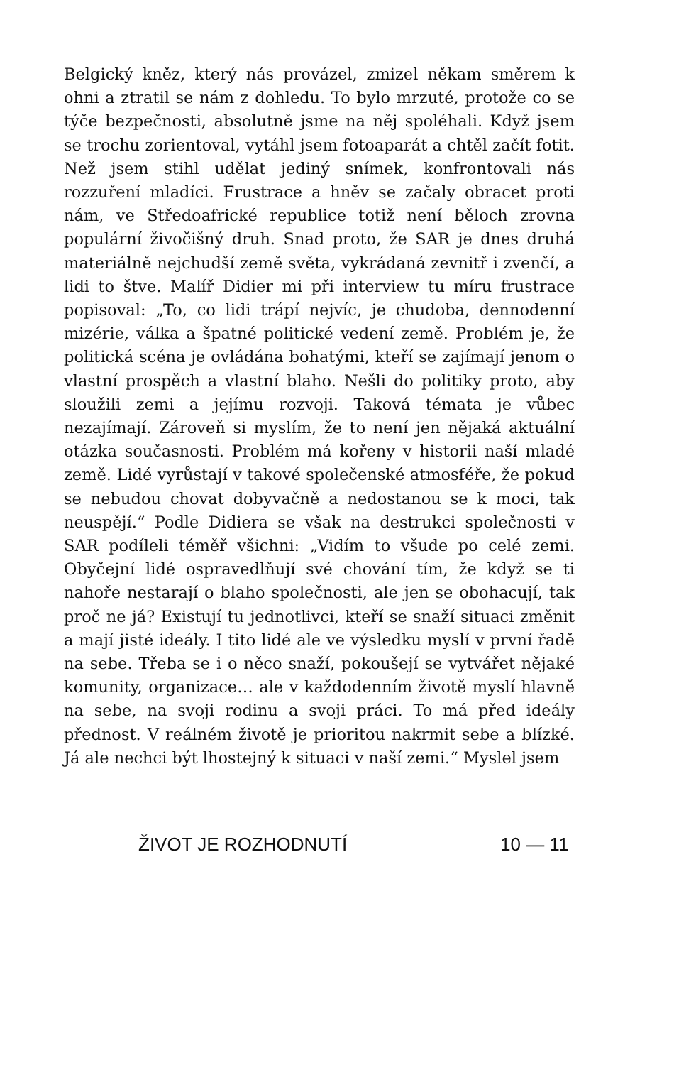Belgický kněz, který nás provázel, zmizel někam směrem k ohni a ztratil se nám z dohledu. To bylo mrzuté, protože co se týče bezpečnosti, absolutně jsme na něj spoléhali. Když jsem se trochu zorientoval, vytáhl jsem fotoaparát a chtěl začít fotit. Než jsem stihl udělat jediný snímek, konfrontovali nás rozzuření mladíci. Frustrace a hněv se začaly obracet proti nám, ve Středoafrické republice totiž není běloch zrovna populární živočišný druh. Snad proto, že SAR je dnes druhá materiálně nejchudší země světa, vykrádaná zevnitř i zvenčí, a lidi to štve. Malíř Didier mi při interview tu míru frustrace popisoval: „To, co lidi trápí nejvíc, je chudoba, dennodenní mizérie, válka a špatné politické vedení země. Problém je, že politická scéna je ovládána bohatými, kteří se zajímají jenom o vlastní prospěch a vlastní blaho. Nešli do politiky proto, aby sloužili zemi a jejímu rozvoji. Taková témata je vůbec nezajímají. Zároveň si myslím, že to není jen nějaká aktuální otázka současnosti. Problém má kořeny v historii naší mladé země. Lidé vyrůstají v takové společenské atmosféře, že pokud se nebudou chovat dobyvačně a nedostanou se k moci, tak neuspějí.“ Podle Didiera se však na destrukci společnosti v SAR podíleli téměř všichni: „Vidím to všude po celé zemi. Obyčejní lidé ospravedlňují své chování tím, že když se ti nahoře nestarají o blaho společnosti, ale jen se obohacují, tak proč ne já? Existují tu jednotlivci, kteří se snaží situaci změnit a mají jisté ideály. I tito lidé ale ve výsledku myslí v první řadě na sebe. Třeba se i o něco snaží, pokoušejí se vytvářet nějaké komunity, organizace… ale v každodenním životě myslí hlavně na sebe, na svoji rodinu a svoji práci. To má před ideály přednost. V reálném životě je prioritou nakrmit sebe a blízké. Já ale nechci být lhostejný k situaci v naší zemi.“ Myslel jsem
ŽIVOT JE ROZHODNUTÍ 10 — 11